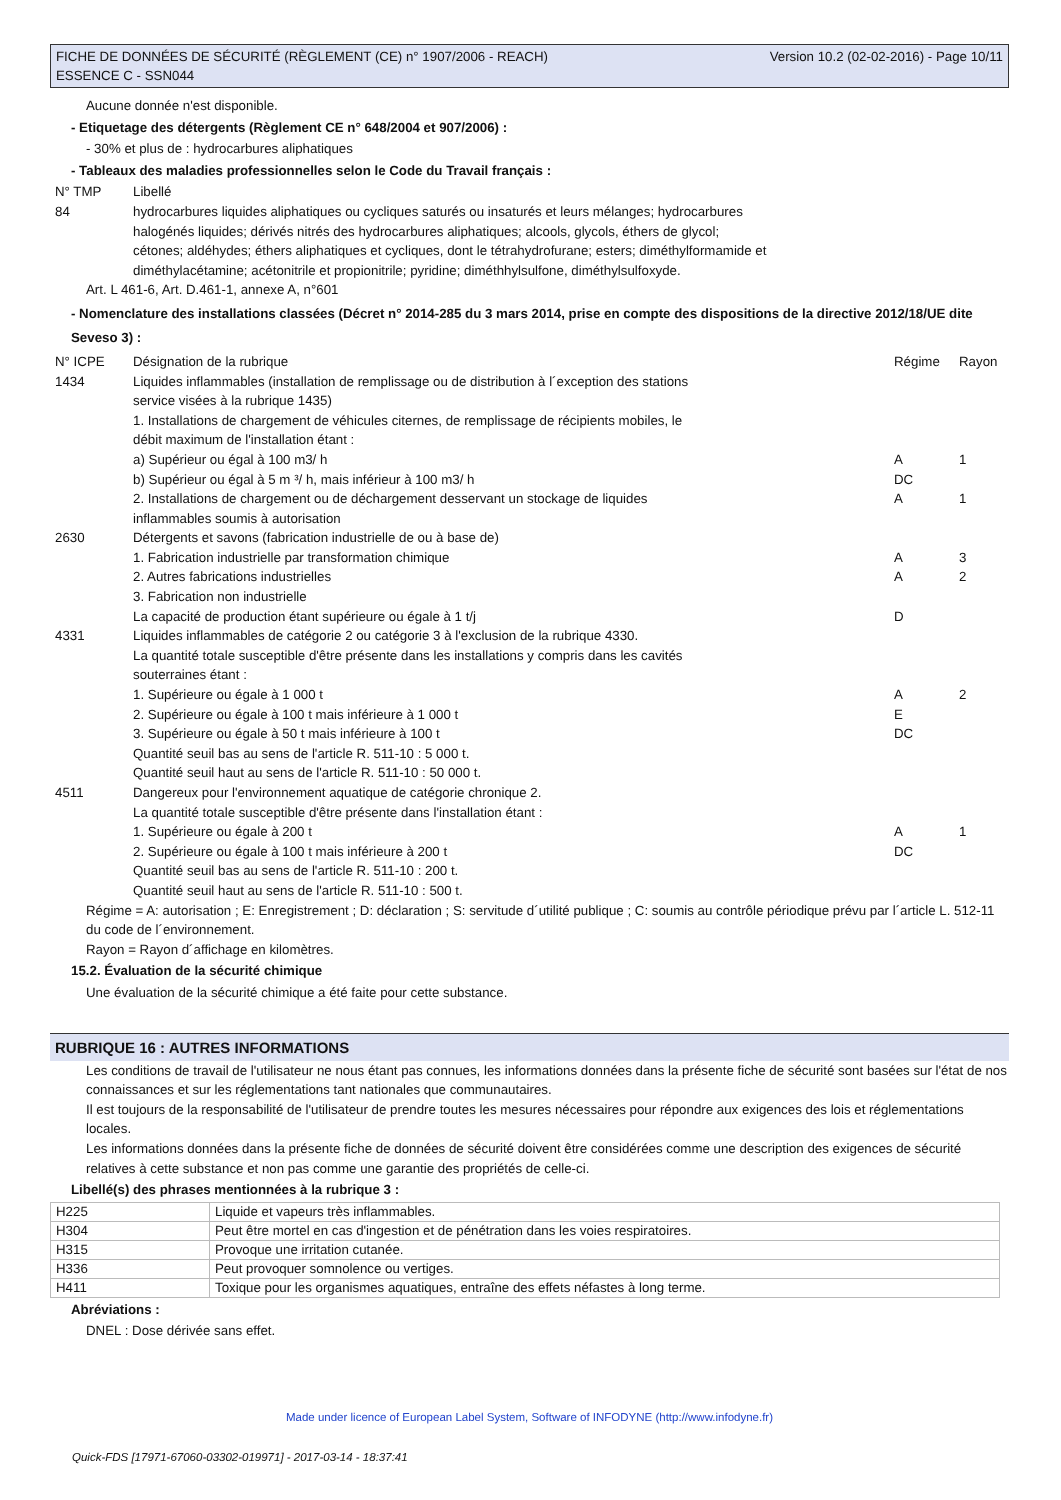FICHE DE DONNÉES DE SÉCURITÉ (RÈGLEMENT (CE) n° 1907/2006 - REACH)
ESSENCE C - SSN044 Version 10.2 (02-02-2016) - Page 10/11
Aucune donnée n'est disponible.
- Etiquetage des détergents (Règlement CE n° 648/2004 et 907/2006) :
- 30% et plus de : hydrocarbures aliphatiques
- Tableaux des maladies professionnelles selon le Code du Travail français :
| N° TMP | Libellé |
| 84 | hydrocarbures liquides aliphatiques ou cycliques saturés ou insaturés et leurs mélanges; hydrocarbures halogénés liquides; dérivés nitrés des hydrocarbures aliphatiques; alcools, glycols, éthers de glycol; cétones; aldéhydes; éthers aliphatiques et cycliques, dont le tétrahydrofurane; esters; diméthylformamide et diméthylacétamine; acétonitrile et propionitrile; pyridine; diméthhylsulfone, diméthylsulfoxyde. |
Art. L 461-6, Art. D.461-1, annexe A, n°601
- Nomenclature des installations classées (Décret n° 2014-285 du 3 mars 2014, prise en compte des dispositions de la directive 2012/18/UE dite Seveso 3) :
| N° ICPE | Désignation de la rubrique | Régime | Rayon |
| 1434 | Liquides inflammables (installation de remplissage ou de distribution à l´exception des stations service visées à la rubrique 1435) 1. Installations de chargement de véhicules citernes, de remplissage de récipients mobiles, le débit maximum de l'installation étant : | | |
| | a) Supérieur ou égal à 100 m3/ h | A | 1 |
| | b) Supérieur ou égal à 5 m ³/ h, mais inférieur à 100 m3/ h | DC | |
| | 2. Installations de chargement ou de déchargement desservant un stockage de liquides inflammables soumis à autorisation | A | 1 |
| 2630 | Détergents et savons (fabrication industrielle de ou à base de) | | |
| | 1. Fabrication industrielle par transformation chimique | A | 3 |
| | 2. Autres fabrications industrielles | A | 2 |
| | 3. Fabrication non industrielle La capacité de production étant supérieure ou égale à 1 t/j | D | |
| 4331 | Liquides inflammables de catégorie 2 ou catégorie 3 à l'exclusion de la rubrique 4330. La quantité totale susceptible d'être présente dans les installations y compris dans les cavités souterraines étant : | | |
| | 1. Supérieure ou égale à 1 000 t | A | 2 |
| | 2. Supérieure ou égale à 100 t mais inférieure à 1 000 t | E | |
| | 3. Supérieure ou égale à 50 t mais inférieure à 100 t Quantité seuil bas au sens de l'article R. 511-10 : 5 000 t. Quantité seuil haut au sens de l'article R. 511-10 : 50 000 t. | DC | |
| 4511 | Dangereux pour l'environnement aquatique de catégorie chronique 2. La quantité totale susceptible d'être présente dans l'installation étant : | | |
| | 1. Supérieure ou égale à 200 t | A | 1 |
| | 2. Supérieure ou égale à 100 t mais inférieure à 200 t Quantité seuil bas au sens de l'article R. 511-10 : 200 t. Quantité seuil haut au sens de l'article R. 511-10 : 500 t. | DC | |
Régime = A: autorisation ; E: Enregistrement ; D: déclaration ; S: servitude d´utilité publique ; C: soumis au contrôle périodique prévu par l´article L. 512-11 du code de l´environnement.
Rayon = Rayon d´affichage en kilomètres.
15.2. Évaluation de la sécurité chimique
Une évaluation de la sécurité chimique a été faite pour cette substance.
RUBRIQUE 16 : AUTRES INFORMATIONS
Les conditions de travail de l'utilisateur ne nous étant pas connues, les informations données dans la présente fiche de sécurité sont basées sur l'état de nos connaissances et sur les réglementations tant nationales que communautaires.
Il est toujours de la responsabilité de l'utilisateur de prendre toutes les mesures nécessaires pour répondre aux exigences des lois et réglementations locales.
Les informations données dans la présente fiche de données de sécurité doivent être considérées comme une description des exigences de sécurité relatives à cette substance et non pas comme une garantie des propriétés de celle-ci.
Libellé(s) des phrases mentionnées à la rubrique 3 :
| H225 | Liquide et vapeurs très inflammables. |
| H304 | Peut être mortel en cas d'ingestion et de pénétration dans les voies respiratoires. |
| H315 | Provoque une irritation cutanée. |
| H336 | Peut provoquer somnolence ou vertiges. |
| H411 | Toxique pour les organismes aquatiques, entraîne des effets néfastes à long terme. |
Abréviations :
DNEL : Dose dérivée sans effet.
Made under licence of European Label System, Software of INFODYNE (http://www.infodyne.fr)
Quick-FDS [17971-67060-03302-019971] - 2017-03-14 - 18:37:41